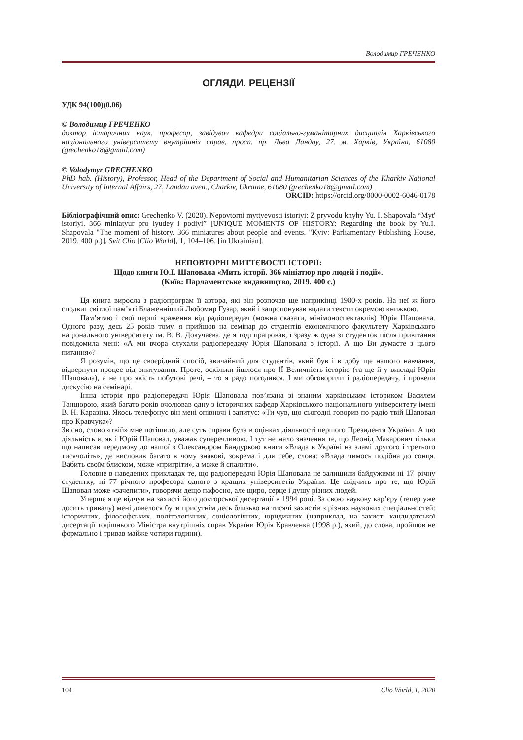Володимир ГРЕЧЕНКО
ОГЛЯДИ. РЕЦЕНЗІЇ
УДК 94(100)(0.06)
© Володимир ГРЕЧЕНКО
доктор історичних наук, професор, завідувач кафедри соціально-гуманітарних дисциплін Харківського національного університету внутрішніх справ, просп. пр. Льва Ландау, 27, м. Харків, Україна, 61080 (grechenko18@gmail.com)
© Volodymyr GRECHENKO
PhD hab. (History), Professor, Head of the Department of Social and Humanitarian Sciences of the Kharkiv National University of Internal Affairs, 27, Landau aven., Charkiv, Ukraine, 61080 (grechenko18@gmail.com)
ORCID: https://orcid.org/0000-0002-6046-0178
Бібліографічний опис: Grechenko V. (2020). Nepovtorni myttyevosti istoriyi: Z pryvodu knyhy Yu. I. Shapovala “Myt' istoriyi. 366 miniatyur pro lyudey i podiyi” [UNIQUE MOMENTS OF HISTORY: Regarding the book by Yu.I. Shapovala "The moment of history. 366 miniatures about people and events. "Kyiv: Parliamentary Publishing House, 2019. 400 p.)]. Svit Clio [Clio World], 1, 104–106. [in Ukrainian].
НЕПОВТОРНІ МИТТЄВОСТІ ІСТОРІЇ:
Щодо книги Ю.І. Шаповала «Мить історії. 366 мініатюр про людей і події».
(Київ: Парламентське видавництво, 2019. 400 с.)
Ця книга виросла з радіопрограм її автора, які він розпочав ще наприкінці 1980-х років. На неї ж його сподвиг світлої пам’яті Блаженніший Любомир Гузар, який і запропонував видати тексти окремою книжкою.
Пам’ятаю і свої перші враження від радіопередач (можна сказати, мінімоноспектаклів) Юрія Шаповала. Одного разу, десь 25 років тому, я прийшов на семінар до студентів економічного факультету Харківського національного університету ім. В. В. Докучаєва, де я тоді працював, і зразу ж одна зі студенток після привітання повідомила мені: «А ми вчора слухали радіопередачу Юрія Шаповала з історії. А що Ви думаєте з цього питання»?
Я розумів, що це своєрідний спосіб, звичайний для студентів, який був і в добу ще нашого навчання, відвернути процес від опитування. Проте, оскільки йшлося про ЇЇ Величність історію (та ще й у викладі Юрія Шаповала), а не про якість побутові речі, – то я радо погодився. І ми обговорили і радіопередачу, і провели дискусію на семінарі.
Інша історія про радіопередачі Юрія Шаповала пов’язана зі знаним харківським істориком Василем Танцюрою, який багато років очолював одну з історичних кафедр Харківського національного університету імені В. Н. Каразіна. Якось телефонує він мені опівночі і запитує: «Ти чув, що сьогодні говорив по радіо твій Шаповал про Кравчука»?
Звісно, слово «твій» мне потішило, але суть справи була в оцінках діяльності першого Президента України. А цю діяльність я, як і Юрій Шаповал, уважав суперечливою. І тут не мало значення те, що Леонід Макарович тільки що написав передмову до нашої з Олександром Бандуркою книги «Влада в Україні на зламі другого і третього тисячоліть», де висловив багато в чому знакові, зокрема і для себе, слова: «Влада чимось подібна до сонця. Вабить своїм блиском, може «пригріти», а може й спалити».
Головне в наведених прикладах те, що радіопередачі Юрія Шаповала не залишили байдужими ні 17–річну студентку, ні 77–річного професора одного з кращих університетів України. Це свідчить про те, що Юрій Шаповал може «зачепити», говорячи дещо пафосно, але щиро, серце і душу різних людей.
Уперше я це відчув на захисті його докторської дисертації в 1994 році. За свою наукову кар’єру (тепер уже досить тривалу) мені довелося бути присутнім десь близько на тисячі захистів з різних наукових спеціальностей: історичних, філософських, політологічних, соціологічних, юридичних (наприклад, на захисті кандидатської дисертації тодішнього Міністра внутрішніх справ України Юрія Кравченка (1998 р.), який, до слова, пройшов не формально і тривав майже чотири години).
104 Clio World, 1, 2020